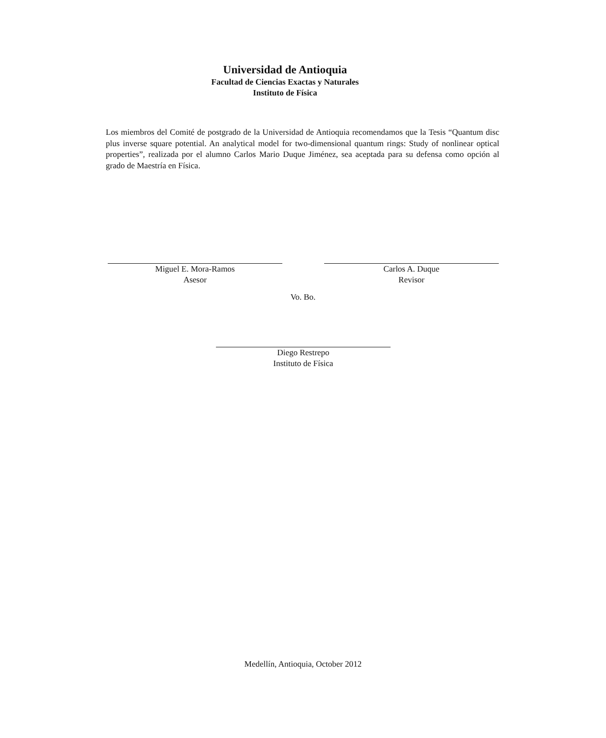Universidad de Antioquia
Facultad de Ciencias Exactas y Naturales
Instituto de Física
Los miembros del Comité de postgrado de la Universidad de Antioquia recomendamos que la Tesis “Quantum disc plus inverse square potential. An analytical model for two-dimensional quantum rings: Study of nonlinear optical properties”, realizada por el alumno Carlos Mario Duque Jiménez, sea aceptada para su defensa como opción al grado de Maestría en Física.
Miguel E. Mora-Ramos
Asesor
Carlos A. Duque
Revisor
Vo. Bo.
Diego Restrepo
Instituto de Física
Medellín, Antioquia, October 2012